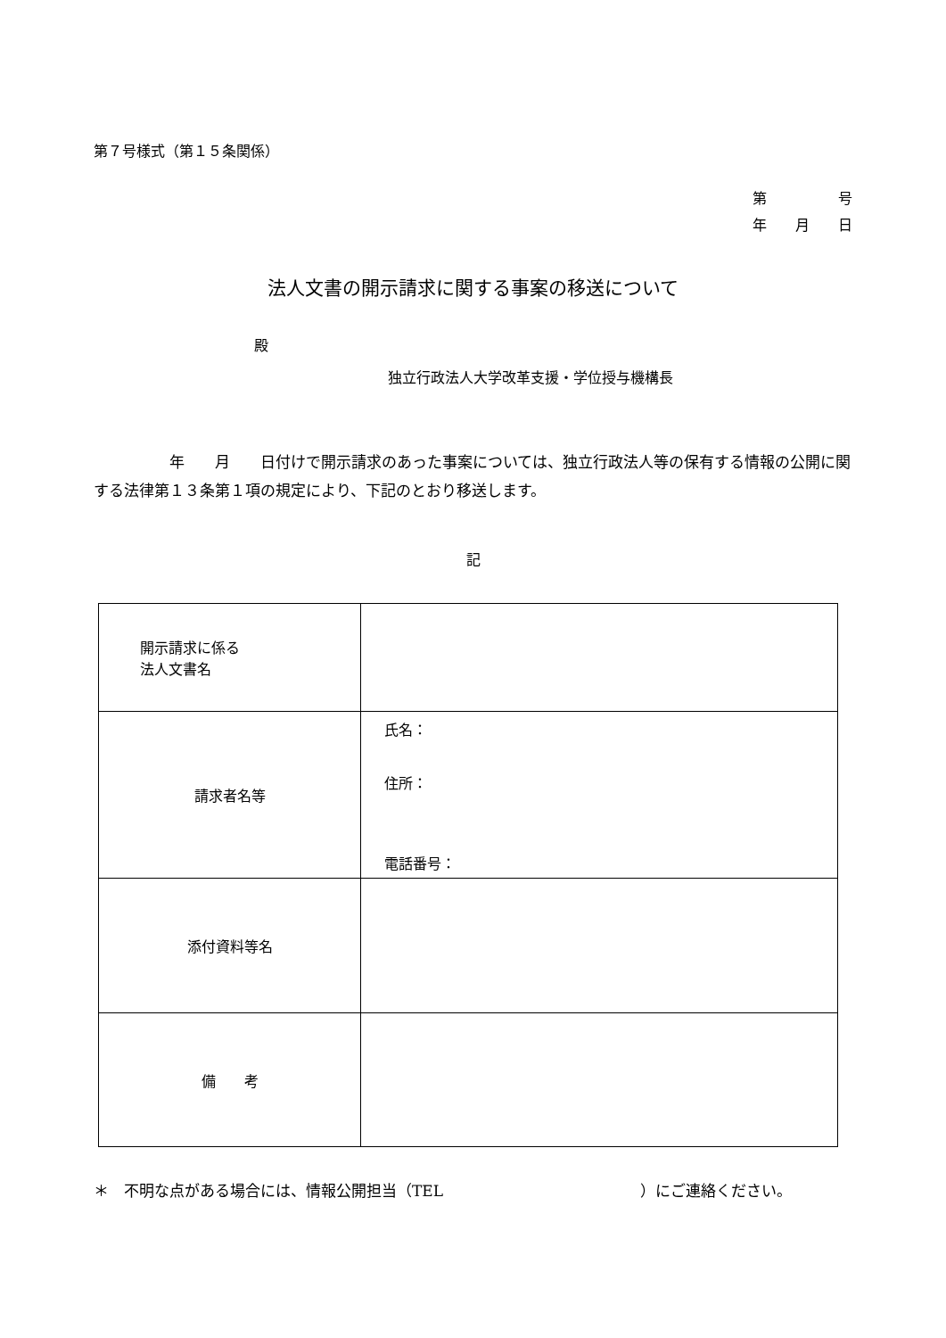第７号様式（第１５条関係）
第　　　　　号
年　　月　　日
法人文書の開示請求に関する事案の移送について
殿
独立行政法人大学改革支援・学位授与機構長
　　　　　年　　月　　日付けで開示請求のあった事案については、独立行政法人等の保有する情報の公開に関する法律第１３条第１項の規定により、下記のとおり移送します。
記
| 開示請求に係る 法人文書名 | |
| 請求者名等 | 氏名： 住所： 電話番号： |
| 添付資料等名 | |
| 備 考 | |
＊　不明な点がある場合には、情報公開担当（TEL　　　　　　　　　　　　　）にご連絡ください。